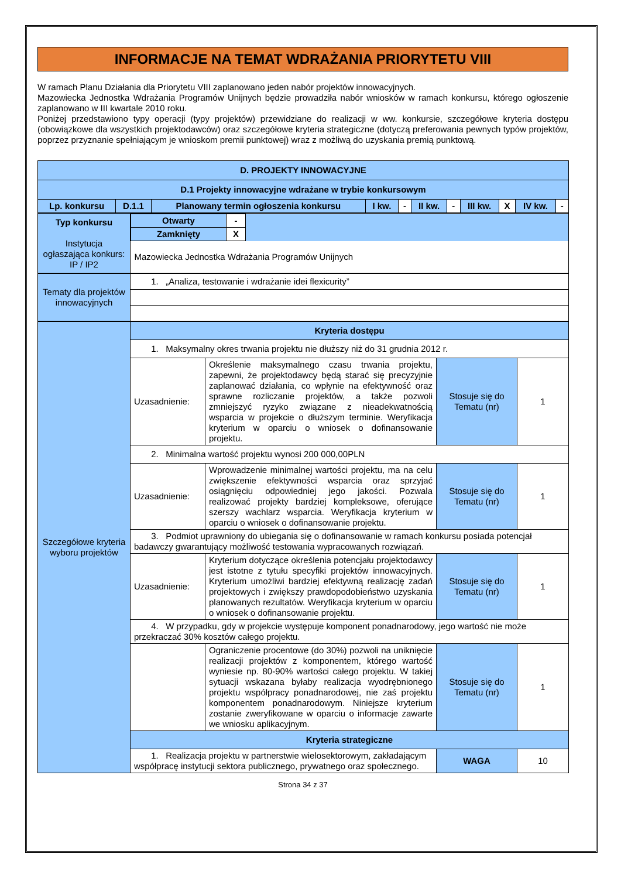INFORMACJE NA TEMAT WDRAŻANIA PRIORYTETU VIII
W ramach Planu Działania dla Priorytetu VIII zaplanowano jeden nabór projektów innowacyjnych.
Mazowiecka Jednostka Wdrażania Programów Unijnych będzie prowadziła nabór wniosków w ramach konkursu, którego ogłoszenie zaplanowano w III kwartale 2010 roku.
Poniżej przedstawiono typy operacji (typy projektów) przewidziane do realizacji w ww. konkursie, szczegółowe kryteria dostępu (obowiązkowe dla wszystkich projektodawców) oraz szczegółowe kryteria strategiczne (dotyczą preferowania pewnych typów projektów, poprzez przyznanie spełniającym je wnioskom premii punktowej) wraz z możliwą do uzyskania premią punktową.
| D. PROJEKTY INNOWACYJNE | | | | | | | | | | |
| D.1 Projekty innowacyjne wdrażane w trybie konkursowym | | | | | | | | | | |
| Lp. konkursu | D.1.1 | Planowany termin ogłoszenia konkursu | I kw. | - | II kw. | - | III kw. | X | IV kw. | - |
| Typ konkursu Instytucja ogłaszająca konkurs: IP / IP2 | / Otwarty / - / / / Zamknięty / X / / / Mazowiecka Jednostka Wdrażania Programów Unijnych / / / |
| Tematy dla projektów innowacyjnych | 1. „Analiza, testowanie i wdrażanie idei flexicurity” |
| Szczegółowe kryteria wyboru projektów | Kryteria dostępu | | | |
| | 1. Maksymalny okres trwania projektu nie dłuższy niż do 31 grudnia 2012 r. | | | |
| | Uzasadnienie: | Określenie maksymalnego czasu trwania projektu, zapewni, że projektodawcy będą starać się precyzyjnie zaplanować działania, co wpłynie na efektywność oraz sprawne rozliczanie projektów, a także pozwoli zmniejszyć ryzyko związane z nieadekwatnością wsparcia w projekcie o dłuższym terminie. Weryfikacja kryterium w oparciu o wniosek o dofinansowanie projektu. | Stosuje się do Tematu (nr) | 1 |
| | 2. Minimalna wartość projektu wynosi 200 000,00PLN | | | |
| | Uzasadnienie: | Wprowadzenie minimalnej wartości projektu, ma na celu zwiększenie efektywności wsparcia oraz sprzyjać osiągnięciu odpowiedniej jego jakości. Pozwala realizować projekty bardziej kompleksowe, oferujące szerszy wachlarz wsparcia. Weryfikacja kryterium w oparciu o wniosek o dofinansowanie projektu. | Stosuje się do Tematu (nr) | 1 |
| | 3. Podmiot uprawniony do ubiegania się o dofinansowanie w ramach konkursu posiada potencjał badawczy gwarantujący możliwość testowania wypracowanych rozwiązań. | | | |
| | Uzasadnienie: | Kryterium dotyczące określenia potencjału projektodawcy jest istotne z tytułu specyfiki projektów innowacyjnych. Kryterium umożliwi bardziej efektywną realizację zadań projektowych i zwiększy prawdopodobieństwo uzyskania planowanych rezultatów. Weryfikacja kryterium w oparciu o wniosek o dofinansowanie projektu. | Stosuje się do Tematu (nr) | 1 |
| | 4. W przypadku, gdy w projekcie występuje komponent ponadnarodowy, jego wartość nie może przekraczać 30% kosztów całego projektu. | | | |
| | | Ograniczenie procentowe (do 30%) pozwoli na uniknięcie realizacji projektów z komponentem, którego wartość wyniesie np. 80-90% wartości całego projektu. W takiej sytuacji wskazana byłaby realizacja wyodrębnionego projektu współpracy ponadnarodowej, nie zaś projektu komponentem ponadnarodowym. Niniejsze kryterium zostanie zweryfikowane w oparciu o informacje zawarte we wniosku aplikacyjnym. | Stosuje się do Tematu (nr) | 1 |
| | Kryteria strategiczne | | | |
| | 1. Realizacja projektu w partnerstwie wielosektorowym, zakładającym współpracę instytucji sektora publicznego, prywatnego oraz społecznego. | | WAGA | 10 |
Strona 34 z 37